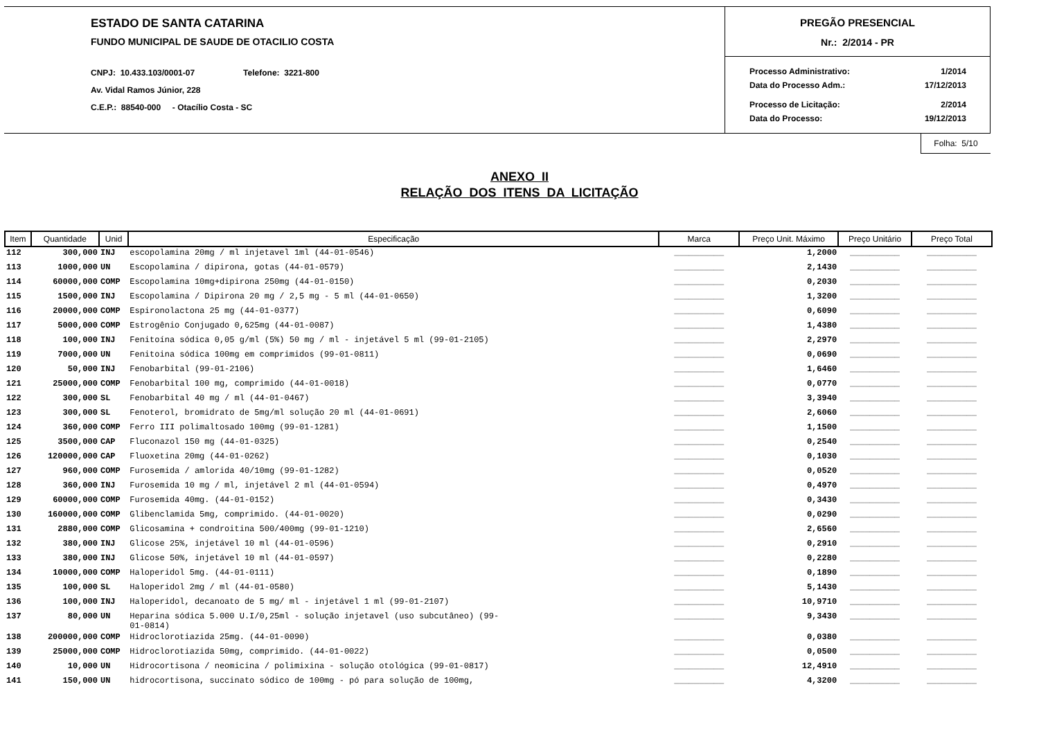ESTADO DE SANTA CATARINA
FUNDO MUNICIPAL DE SAUDE DE OTACILIO COSTA
CNPJ: 10.433.103/0001-07 Telefone: 3221-800
Av. Vidal Ramos Júnior, 228
C.E.P.: 88540-000 - Otacílio Costa - SC
PREGÃO PRESENCIAL
Nr.: 2/2014 - PR
Processo Administrativo: 1/2014
Data do Processo Adm.: 17/12/2013
Processo de Licitação: 2/2014
Data do Processo: 19/12/2013
Folha: 5/10
ANEXO II
RELAÇÃO DOS ITENS DA LICITAÇÃO
| Item | Quantidade | Unid | Especificação | Marca | Preço Unit. Máximo | Preço Unitário | Preço Total |
| --- | --- | --- | --- | --- | --- | --- | --- |
| 112 | 300,000 | INJ | escopolamina 20mg / ml injetavel 1ml (44-01-0546) | __________ | 1,2000 | __________ | __________ |
| 113 | 1000,000 | UN | Escopolamina / dipirona, gotas (44-01-0579) | __________ | 2,1430 | __________ | __________ |
| 114 | 60000,000 | COMP | Escopolamina 10mg+dipirona 250mg (44-01-0150) | __________ | 0,2030 | __________ | __________ |
| 115 | 1500,000 | INJ | Escopolamina / Dipirona 20 mg / 2,5 mg - 5 ml (44-01-0650) | __________ | 1,3200 | __________ | __________ |
| 116 | 20000,000 | COMP | Espironolactona 25 mg (44-01-0377) | __________ | 0,6090 | __________ | __________ |
| 117 | 5000,000 | COMP | Estrogênio Conjugado 0,625mg (44-01-0087) | __________ | 1,4380 | __________ | __________ |
| 118 | 100,000 | INJ | Fenitoína sódica 0,05 g/ml (5%) 50 mg / ml - injetável 5 ml (99-01-2105) | __________ | 2,2970 | __________ | __________ |
| 119 | 7000,000 | UN | Fenitoina sódica 100mg em comprimidos (99-01-0811) | __________ | 0,0690 | __________ | __________ |
| 120 | 50,000 | INJ | Fenobarbital (99-01-2106) | __________ | 1,6460 | __________ | __________ |
| 121 | 25000,000 | COMP | Fenobarbital 100 mg, comprimido (44-01-0018) | __________ | 0,0770 | __________ | __________ |
| 122 | 300,000 | SL | Fenobarbital 40 mg / ml (44-01-0467) | __________ | 3,3940 | __________ | __________ |
| 123 | 300,000 | SL | Fenoterol, bromidrato de 5mg/ml solução 20 ml (44-01-0691) | __________ | 2,6060 | __________ | __________ |
| 124 | 360,000 | COMP | Ferro III polimaltosado 100mg (99-01-1281) | __________ | 1,1500 | __________ | __________ |
| 125 | 3500,000 | CAP | Fluconazol 150 mg (44-01-0325) | __________ | 0,2540 | __________ | __________ |
| 126 | 120000,000 | CAP | Fluoxetina 20mg (44-01-0262) | __________ | 0,1030 | __________ | __________ |
| 127 | 960,000 | COMP | Furosemida / amlorida 40/10mg (99-01-1282) | __________ | 0,0520 | __________ | __________ |
| 128 | 360,000 | INJ | Furosemida 10 mg / ml, injetável 2 ml (44-01-0594) | __________ | 0,4970 | __________ | __________ |
| 129 | 60000,000 | COMP | Furosemida 40mg. (44-01-0152) | __________ | 0,3430 | __________ | __________ |
| 130 | 160000,000 | COMP | Glibenclamida 5mg, comprimido. (44-01-0020) | __________ | 0,0290 | __________ | __________ |
| 131 | 2880,000 | COMP | Glicosamina + condroitina 500/400mg (99-01-1210) | __________ | 2,6560 | __________ | __________ |
| 132 | 380,000 | INJ | Glicose 25%, injetável 10 ml (44-01-0596) | __________ | 0,2910 | __________ | __________ |
| 133 | 380,000 | INJ | Glicose 50%, injetável 10 ml (44-01-0597) | __________ | 0,2280 | __________ | __________ |
| 134 | 10000,000 | COMP | Haloperidol 5mg. (44-01-0111) | __________ | 0,1890 | __________ | __________ |
| 135 | 100,000 | SL | Haloperidol 2mg / ml (44-01-0580) | __________ | 5,1430 | __________ | __________ |
| 136 | 100,000 | INJ | Haloperidol, decanoato de 5 mg/ ml - injetável 1 ml (99-01-2107) | __________ | 10,9710 | __________ | __________ |
| 137 | 80,000 | UN | Heparina sódica 5.000 U.I/0,25ml - solução injetavel (uso subcutâneo) (99- 01-0814) | __________ | 9,3430 | __________ | __________ |
| 138 | 200000,000 | COMP | Hidroclorotiazida 25mg. (44-01-0090) | __________ | 0,0380 | __________ | __________ |
| 139 | 25000,000 | COMP | Hidroclorotiazida 50mg, comprimido. (44-01-0022) | __________ | 0,0500 | __________ | __________ |
| 140 | 10,000 | UN | Hidrocortisona / neomicina / polimixina - solução otológica (99-01-0817) | __________ | 12,4910 | __________ | __________ |
| 141 | 150,000 | UN | hidrocortisona, succinato sódico de 100mg - pó para solução de 100mg, | __________ | 4,3200 | __________ | __________ |